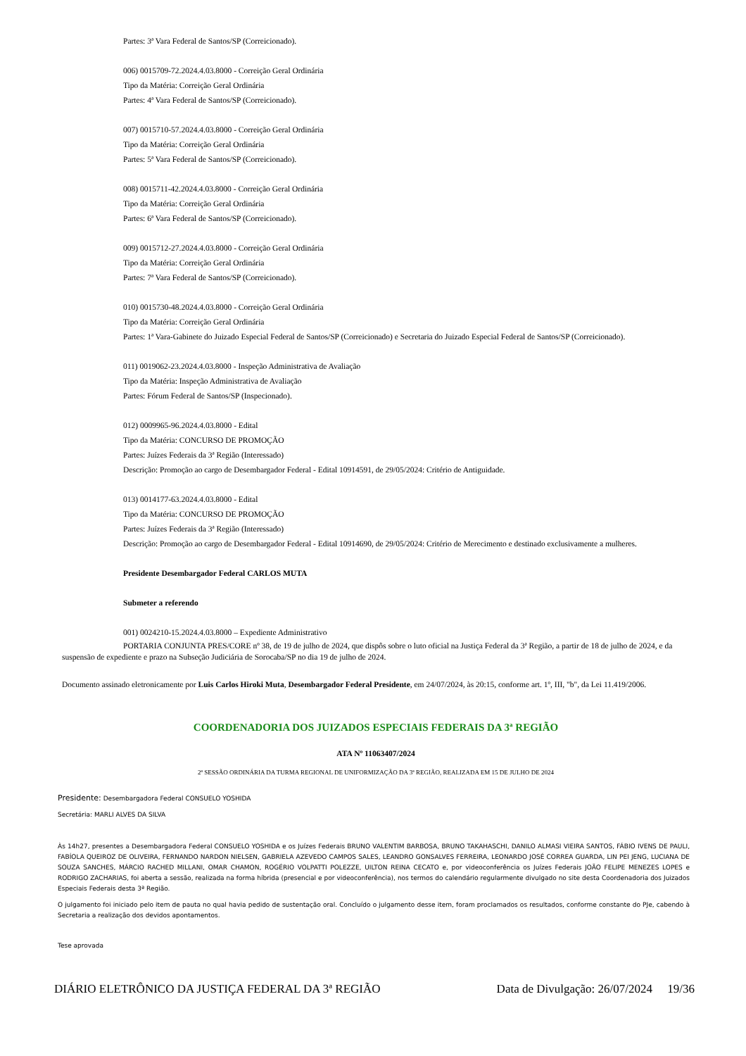Partes: 3ª Vara Federal de Santos/SP (Correicionado).
006) 0015709-72.2024.4.03.8000 - Correição Geral Ordinária
Tipo da Matéria: Correição Geral Ordinária
Partes: 4ª Vara Federal de Santos/SP (Correicionado).
007) 0015710-57.2024.4.03.8000 - Correição Geral Ordinária
Tipo da Matéria: Correição Geral Ordinária
Partes: 5ª Vara Federal de Santos/SP (Correicionado).
008) 0015711-42.2024.4.03.8000 - Correição Geral Ordinária
Tipo da Matéria: Correição Geral Ordinária
Partes: 6ª Vara Federal de Santos/SP (Correicionado).
009) 0015712-27.2024.4.03.8000 - Correição Geral Ordinária
Tipo da Matéria: Correição Geral Ordinária
Partes: 7ª Vara Federal de Santos/SP (Correicionado).
010) 0015730-48.2024.4.03.8000 - Correição Geral Ordinária
Tipo da Matéria: Correição Geral Ordinária
Partes: 1ª Vara-Gabinete do Juizado Especial Federal de Santos/SP (Correicionado) e Secretaria do Juizado Especial Federal de Santos/SP (Correicionado).
011) 0019062-23.2024.4.03.8000 - Inspeção Administrativa de Avaliação
Tipo da Matéria: Inspeção Administrativa de Avaliação
Partes: Fórum Federal de Santos/SP (Inspecionado).
012) 0009965-96.2024.4.03.8000 - Edital
Tipo da Matéria: CONCURSO DE PROMOÇÃO
Partes: Juízes Federais da 3ª Região (Interessado)
Descrição: Promoção ao cargo de Desembargador Federal - Edital 10914591, de 29/05/2024: Critério de Antiguidade.
013) 0014177-63.2024.4.03.8000 - Edital
Tipo da Matéria: CONCURSO DE PROMOÇÃO
Partes: Juízes Federais da 3ª Região (Interessado)
Descrição: Promoção ao cargo de Desembargador Federal - Edital 10914690, de 29/05/2024: Critério de Merecimento e destinado exclusivamente a mulheres.
Presidente Desembargador Federal CARLOS MUTA
Submeter a referendo
001) 0024210-15.2024.4.03.8000 – Expediente Administrativo
PORTARIA CONJUNTA PRES/CORE nº 38, de 19 de julho de 2024, que dispôs sobre o luto oficial na Justiça Federal da 3ª Região, a partir de 18 de julho de 2024, e da suspensão de expediente e prazo na Subseção Judiciária de Sorocaba/SP no dia 19 de julho de 2024.
Documento assinado eletronicamente por Luis Carlos Hiroki Muta, Desembargador Federal Presidente, em 24/07/2024, às 20:15, conforme art. 1º, III, "b", da Lei 11.419/2006.
COORDENADORIA DOS JUIZADOS ESPECIAIS FEDERAIS DA 3ª REGIÃO
ATA Nº 11063407/2024
2ª SESSÃO ORDINÁRIA DA TURMA REGIONAL DE UNIFORMIZAÇÃO DA 3ª REGIÃO, REALIZADA EM 15 DE JULHO DE 2024
Presidente: Desembargadora Federal CONSUELO YOSHIDA
Secretária: MARLI ALVES DA SILVA
Às 14h27, presentes a Desembargadora Federal CONSUELO YOSHIDA e os Juízes Federais BRUNO VALENTIM BARBOSA, BRUNO TAKAHASCHI, DANILO ALMASI VIEIRA SANTOS, FÁBIO IVENS DE PAULI, FABÍOLA QUEIROZ DE OLIVEIRA, FERNANDO NARDON NIELSEN, GABRIELA AZEVEDO CAMPOS SALES, LEANDRO GONSALVES FERREIRA, LEONARDO JOSÉ CORREA GUARDA, LIN PEI JENG, LUCIANA DE SOUZA SANCHES, MÁRCIO RACHED MILLANI, OMAR CHAMON, ROGÉRIO VOLPATTI POLEZZE, UILTON REINA CECATO e, por videoconferência os Juízes Federais JOÃO FELIPE MENEZES LOPES e RODRIGO ZACHARIAS, foi aberta a sessão, realizada na forma híbrida (presencial e por videoconferência), nos termos do calendário regularmente divulgado no site desta Coordenadoria dos Juizados Especiais Federais desta 3ª Região.
O julgamento foi iniciado pelo item de pauta no qual havia pedido de sustentação oral. Concluído o julgamento desse item, foram proclamados os resultados, conforme constante do PJe, cabendo à Secretaria a realização dos devidos apontamentos.
Tese aprovada
DIÁRIO ELETRÔNICO DA JUSTIÇA FEDERAL DA 3ª REGIÃO Data de Divulgação: 26/07/2024 19/36